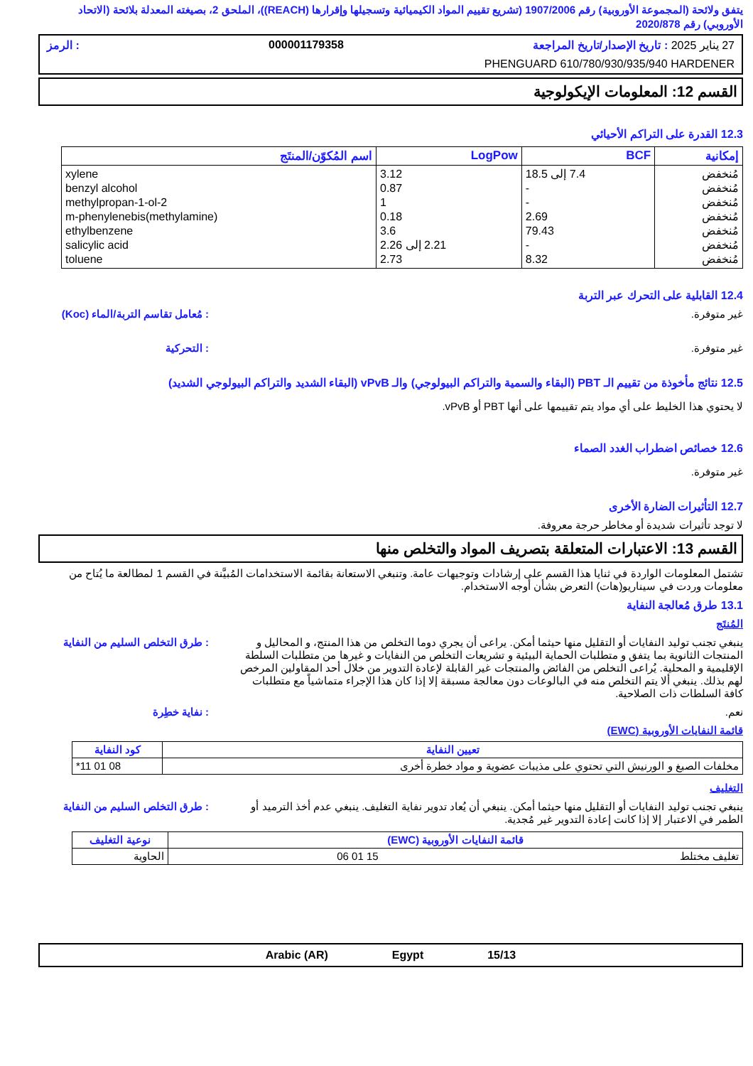يتفق ولائحة (المجموعة الأوروبية) رقم 1907/2006 (تشريع تقييم المواد الكيميائية وتسجيلها وإقرارها (REACH))، الملحق 2، بصيغته المعدلة بلائحة (الاتحاد الأوروبي) رقم 2020/878
27 يناير 2025 : تاريخ الإصدار/تاريخ المراجعة 000001179358: الرمز
PHENGUARD 610/780/930/935/940 HARDENER
القسم 12: المعلومات الإيكولوجية
12.3 القدرة على التراكم الأحيائي
| إمكانية | BCF | LogPow | اسم المُكوّن/المنتَج |
| --- | --- | --- | --- |
| مُنخفض مُنخفض مُنخفض مُنخفض مُنخفض مُنخفض مُنخفض | 7.4 إلى 18.5 - - 2.69 79.43 - 8.32 | 3.12 0.87 1 0.18 3.6 2.21 إلى 2.26 2.73 | xylene benzyl alcohol 2-methylpropan-1-ol m-phenylenebis(methylamine) ethylbenzene salicylic acid toluene |
12.4 القابلية على التحرك عبر التربة
: مُعامل تقاسم التربة/الماء (Koc)
غير متوفرة.
: التحركية غير متوفرة.
12.5 نتائج مأخوذة من تقييم الـ PBT (البقاء والسمية والتراكم البيولوجي) والـ vPvB (البقاء الشديد والتراكم البيولوجي الشديد)
لا يحتوي هذا الخليط على أي مواد يتم تقييمها على أنها PBT أو vPvB.
12.6 خصائص اضطراب الغدد الصماء
غير متوفرة.
12.7 التأثيرات الضارة الأخرى
لا توجد تأثيرات شديدة أو مخاطر حرجة معروفة.
القسم 13: الاعتبارات المتعلقة بتصريف المواد والتخلص منها
تشتمل المعلومات الواردة في ثنايا هذا القسم على إرشادات وتوجيهات عامة. وتنبغي الاستعانة بقائمة الاستخدامات المُبيَّنة في القسم 1 لمطالعة ما يُتاح من معلومات وردت في سيناريو(هات) التعرض بشأن أوجه الاستخدام.
13.1 طرق مُعالجة النفاية
المُنتَج
: طرق التخلص السليم من النفاية
ينبغي تجنب توليد النفايات أو التقليل منها حيثما أمكن. يراعى أن يجري دوما التخلص من هذا المنتج، و المحاليل و المنتجات الثانوية بما يتفق و متطلبات الحماية البيئية و تشريعات التخلص من النفايات و غيرها من متطلبات السلطة الإقليمية و المحلية. يُراعى التخلص من الفائض والمنتجات غير القابلة لإعادة التدوير من خلال أحد المقاولين المرخص لهم بذلك. ينبغي ألا يتم التخلص منه في البالوعات دون معالجة مسبقة إلا إذا كان هذا الإجراء متماشياً مع متطلبات كافة السلطات ذات الصلاحية.
: نفاية خطِرة نعم.
قائمة النفايات الأوروبية (EWC)
| تعيين النفاية | كود النفاية |
| --- | --- |
| مخلفات الصبغ و الورنيش التي تحتوي على مذيبات عضوية و مواد خطرة أخرى | 08 01 11* |
التغليف
: طرق التخلص السليم من النفاية
ينبغي تجنب توليد النفايات أو التقليل منها حيثما أمكن. ينبغي أن يُعاد تدوير نفاية التغليف. ينبغي عدم أخذ الترميد أو الطمر في الاعتبار إلا إذا كانت إعادة التدوير غير مُجدية.
| قائمة النفايات الأوروبية (EWC) | نوعية التغليف |
| --- | --- |
| تغليف مختلط 15 01 06 | الحاوية |
15/13 Egypt Arabic (AR)